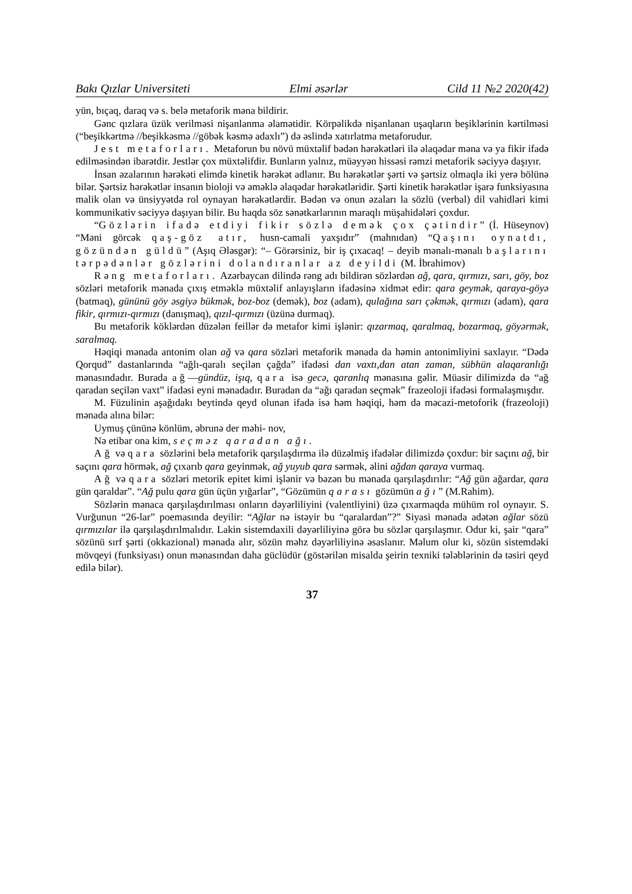Bakı Qızlar Universiteti Elmi əsərlər Cild 11 №2 2020(42)
yün, bıçaq, daraq və s. belə metaforik məna bildirir.
Gənc qızlara üzük verilməsi nişanlanma əlamətidir. Körpəlikdə nişanlanan uşaqların beşiklərinin kərtilməsi (“beşikkərtmə //beşikkəsmə //göbək kəsmə adaxlı”) də əslində xatırlatma metaforudur.
Jest metaforları. Metaforun bu növü müxtəlif bədən hərəkətləri ilə əlaqədar məna və ya fikir ifadə edilməsindən ibarətdir. Jestlər çox müxtəlifdir. Bunların yalnız, müəyyən hissəsi rəmzi metaforik səciyyə daşıyır.
İnsan əzalarının hərəkəti elimdə kinetik hərəkət adlanır. Bu hərəkətlər şərti və şərtsiz olmaqla iki yerə bölünə bilər. Şərtsiz hərəkətlər insanın bioloji və əməklə əlaqədar hərəkətləridir. Şərti kinetik hərəkətlər işarə funksiyasına malik olan və ünsiyyətdə rol oynayan hərəkətlərdir. Bədən və onun əzaları la sözlü (verbal) dil vahidləri kimi kommunikativ səciyyə daşıyan bilir. Bu haqda söz sənətkarlarının maraqlı müşahidələri çoxdur.
“Gözlərin ifadə etdiyi fikir sözlə demək çox çətindir” (İ. Hüseynov) “Məni görcək qaş-göz atır, husn-camali yaxşıdır” (mahnıdan) “Qaşını oynatdı, gözündən güldü” (Aşıq Ələsgər): “‒ Görərsiniz, bir iş çıxacaq! – deyib mənalı-mənalı başlarını tərpədənlər gözlərini dolandıranlar az deyildi (M. İbrahimov)
Rəng metaforları. Azərbaycan dilində rəng adı bildirən sözlərdən ağ, qara, qırmızı, sarı, göy, boz sözləri metaforik mənada çıxış etməklə müxtəlif anlayışların ifadəsinə xidmət edir: qara geymək, qaraya-göyə (batmaq), gününü göy əsgiyə bükmək, boz-boz (demək), boz (adam), qulağına sarı çəkmək, qırmızı (adam), qara fikir, qırmızı-qırmızı (danışmaq), qızıl-qırmızı (üzünə durmaq).
Bu metaforik köklərdən düzələn feillər də metafor kimi işlənir: qızarmaq, qaralmaq, bozarmaq, göyərmək, saralmaq.
Həqiqi mənada antonim olan ağ və qara sözləri metaforik mənada da həmin antonimliyini saxlayır. “Dədə Qorqud” dastanlarında “ağlı-qaralı seçilən çağda” ifadəsi dan vaxtı,dan atan zaman, sübhün alaqaranlığı mənasındadır. Burada ağ—gündüz, işıq, qara isə gecə, qaranlıq mənasına gəlir. Müasir dilimizdə də “ağ qaradan seçilən vaxt” ifadəsi eyni mənadadır. Buradan da “ağı qaradan seçmək” frazeoloji ifadəsi formalaşmışdır.
M. Füzulinin aşağıdakı beytində qeyd olunan ifadə isə həm həqiqi, həm də məcazi-metoforik (frazeoloji) mənada alına bilər:
Uymuş çününə könlüm, əbrunə der məhi- nov,
Nə etibar ona kim, seçməz qaradan ağı.
Ağ və qara sözlərini belə metaforik qarşılaşdırma ilə düzəlmiş ifadələr dilimizdə çoxdur: bir saçını ağ, bir saçını qara hörmək, ağ çıxarıb qara geyinmək, ağ yuyub qara sərmək, əlini ağdan qaraya vurmaq.
Ağ və qara sözləri metorik epitet kimi işlənir və bəzən bu mənada qarşılaşdırılır: “Ağ gün ağardar, qara gün qaraldar”. “Ağ pulu qara gün üçün yığarlar”, “Gözümün qarası gözümün ağı” (M.Rahim).
Sözlərin mənaca qarşılaşdırılması onların dəyərliliyini (valentliyini) üzə çıxarmaqda mühüm rol oynayır. S. Vurğunun “26-lar” poemasında deyilir: “Ağlar nə istəyir bu “qaralardan”?” Siyasi mənada adətən ağlar sözü qırmızılar ilə qarşılaşdırılmalıdır. Lakin sistemdaxili dəyərliliyinə görə bu sözlər qarşılaşmır. Odur ki, şair “qara” sözünü sırf şərti (okkazional) mənada alır, sözün məhz dəyərliliyinə əsaslanır. Məlum olur ki, sözün sistemdəki mövqeyi (funksiyası) onun mənasından daha güclüdür (göstərilən misalda şeirin texniki tələblərinin də təsiri qeyd edilə bilər).
37